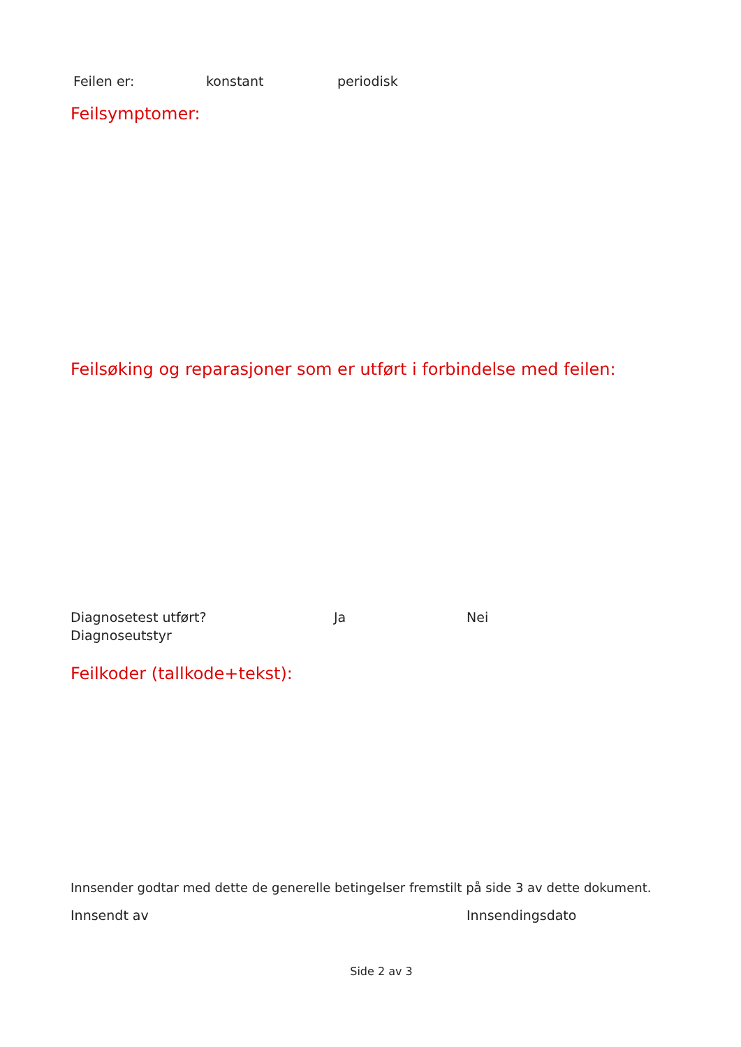Feilen er: konstant periodisk
Feilsymptomer:
Feilsøking og reparasjoner som er utført i forbindelse med feilen:
Diagnosetest utført? Ja Nei
Diagnoseutstyr
Feilkoder (tallkode+tekst):
Innsender godtar med dette de generelle betingelser fremstilt på side 3 av dette dokument.
Innsendt av Innsendingsdato
Side 2 av 3